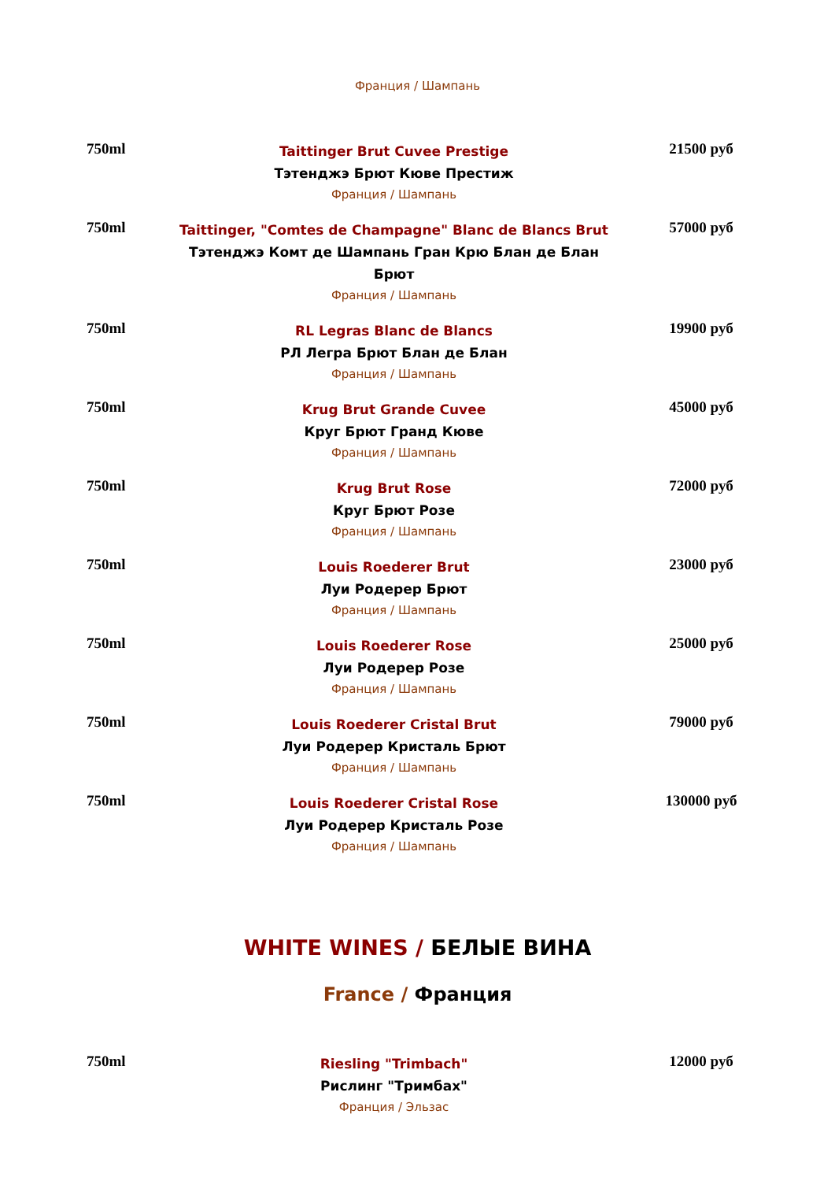Франция / Шампань
750ml
Taittinger Brut Cuvee Prestige
Тэтенджэ Брют Кюве Престиж
Франция / Шампань
21500 руб
750ml
Taittinger, "Comtes de Champagne" Blanc de Blancs Brut
Тэтенджэ Комт де Шампань Гран Крю Блан де Блан Брют
Франция / Шампань
57000 руб
750ml
RL Legras Blanc de Blancs
РЛ Легра Брют Блан де Блан
Франция / Шампань
19900 руб
750ml
Krug Brut Grande Cuvee
Круг Брют Гранд Кюве
Франция / Шампань
45000 руб
750ml
Krug Brut Rose
Круг Брют Розе
Франция / Шампань
72000 руб
750ml
Louis Roederer Brut
Луи Родерер Брют
Франция / Шампань
23000 руб
750ml
Louis Roederer Rose
Луи Родерер Розе
Франция / Шампань
25000 руб
750ml
Louis Roederer Cristal Brut
Луи Родерер Кристаль Брют
Франция / Шампань
79000 руб
750ml
Louis Roederer Cristal Rose
Луи Родерер Кристаль Розе
Франция / Шампань
130000 руб
WHITE WINES / БЕЛЫЕ ВИНА
France / Франция
750ml
Riesling "Trimbach"
Рислинг "Тримбах"
Франция / Эльзас
12000 руб